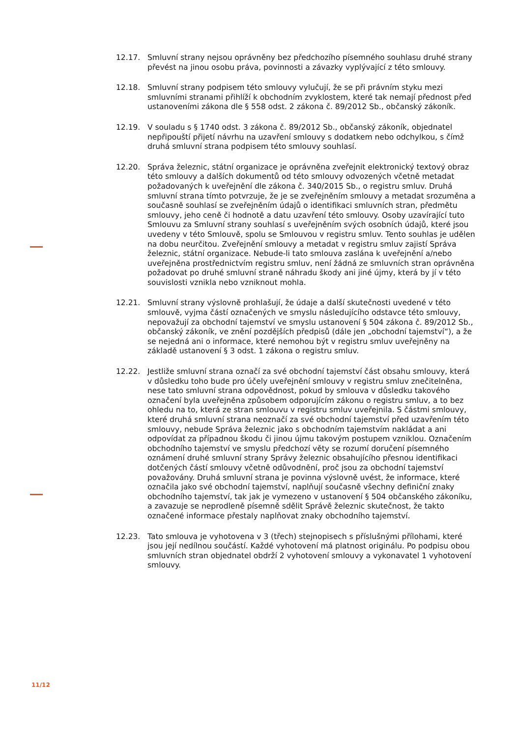12.17. Smluvní strany nejsou oprávněny bez předchozího písemného souhlasu druhé strany převést na jinou osobu práva, povinnosti a závazky vyplývající z této smlouvy.
12.18. Smluvní strany podpisem této smlouvy vylučují, že se při právním styku mezi smluvními stranami přihlíží k obchodním zvyklostem, které tak nemají přednost před ustanoveními zákona dle § 558 odst. 2 zákona č. 89/2012 Sb., občanský zákoník.
12.19. V souladu s § 1740 odst. 3 zákona č. 89/2012 Sb., občanský zákoník, objednatel nepřipouští přijetí návrhu na uzavření smlouvy s dodatkem nebo odchylkou, s čímž druhá smluvní strana podpisem této smlouvy souhlasí.
12.20. Správa železnic, státní organizace je oprávněna zveřejnit elektronický textový obraz této smlouvy a dalších dokumentů od této smlouvy odvozených včetně metadat požadovaných k uveřejnění dle zákona č. 340/2015 Sb., o registru smluv. Druhá smluvní strana tímto potvrzuje, že je se zveřejněním smlouvy a metadat srozuměna a současně souhlasí se zveřejněním údajů o identifikaci smluvních stran, předmětu smlouvy, jeho ceně či hodnotě a datu uzavření této smlouvy. Osoby uzavírající tuto Smlouvu za Smluvní strany souhlasí s uveřejněním svých osobních údajů, které jsou uvedeny v této Smlouvě, spolu se Smlouvou v registru smluv. Tento souhlas je udělen na dobu neurčitou. Zveřejnění smlouvy a metadat v registru smluv zajistí Správa železnic, státní organizace. Nebude-li tato smlouva zaslána k uveřejnění a/nebo uveřejněna prostřednictvím registru smluv, není žádná ze smluvních stran oprávněna požadovat po druhé smluvní straně náhradu škody ani jiné újmy, která by jí v této souvislosti vznikla nebo vzniknout mohla.
12.21. Smluvní strany výslovně prohlašují, že údaje a další skutečnosti uvedené v této smlouvě, vyjma částí označených ve smyslu následujícího odstavce této smlouvy, nepovažují za obchodní tajemství ve smyslu ustanovení § 504 zákona č. 89/2012 Sb., občanský zákoník, ve znění pozdějších předpisů (dále jen „obchodní tajemství“), a že se nejedná ani o informace, které nemohou být v registru smluv uveřejněny na základě ustanovení § 3 odst. 1 zákona o registru smluv.
12.22. Jestliže smluvní strana označí za své obchodní tajemství část obsahu smlouvy, která v důsledku toho bude pro účely uveřejnění smlouvy v registru smluv znečitelněna, nese tato smluvní strana odpovědnost, pokud by smlouva v důsledku takového označení byla uveřejněna způsobem odporujícím zákonu o registru smluv, a to bez ohledu na to, která ze stran smlouvu v registru smluv uveřejnila. S částmi smlouvy, které druhá smluvní strana neoznačí za své obchodní tajemství před uzavřením této smlouvy, nebude Správa železnic jako s obchodním tajemstvím nakládat a ani odpovídat za případnou škodu či jinou újmu takovým postupem vzniklou. Označením obchodního tajemství ve smyslu předchozí věty se rozumí doručení písemného oznámení druhé smluvní strany Správy železnic obsahujícího přesnou identifikaci dotčených částí smlouvy včetně odůvodnění, proč jsou za obchodní tajemství považovány. Druhá smluvní strana je povinna výslovně uvést, že informace, které označila jako své obchodní tajemství, naplňují současně všechny definiční znaky obchodního tajemství, tak jak je vymezeno v ustanovení § 504 občanského zákoníku, a zavazuje se neprodleně písemně sdělit Správě železnic skutečnost, že takto označené informace přestaly naplňovat znaky obchodního tajemství.
12.23. Tato smlouva je vyhotovena v 3 (třech) stejnopisech s příslušnými přílohami, které jsou její nedílnou součástí. Každé vyhotovení má platnost originálu. Po podpisu obou smluvních stran objednatel obdrží 2 vyhotovení smlouvy a vykonavatel 1 vyhotovení smlouvy.
11/12